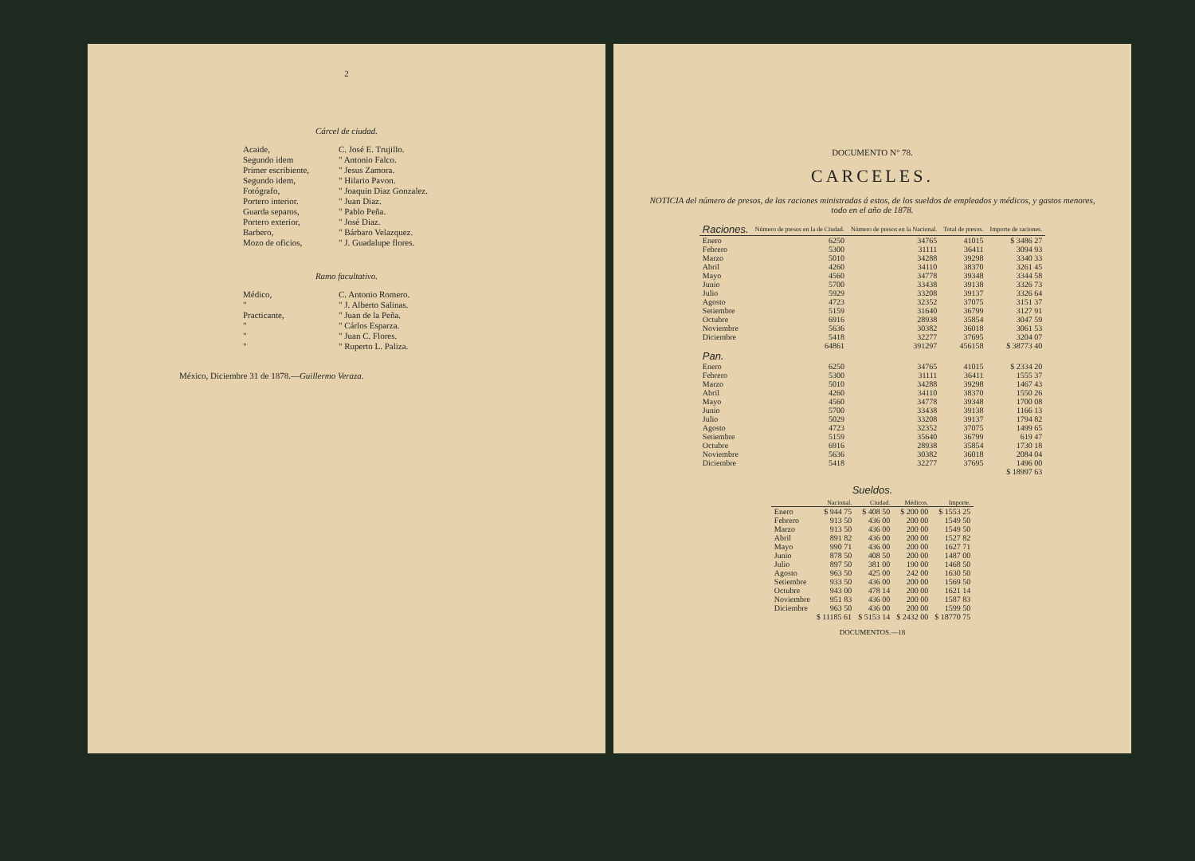2
Cárcel de ciudad.
Acaide,
C. José E. Trujillo.
Segundo idem
" Antonio Falco.
Primer escribiente,
" Jesus Zamora.
Segundo idem,
" Hilario Pavon.
Fotógrafo,
" Joaquin Diaz Gonzalez.
Portero interior.
" Juan Diaz.
Guarda separos,
" Pablo Peña.
Portero exterior,
" José Diaz.
Barbero,
" Bárbaro Velazquez.
Mozo de oficios,
" J. Guadalupe flores.
Ramo facultativo.
Médico,
C. Antonio Romero.
"
" J. Alberto Salinas.
Practicante,
" Juan de la Peña.
"
" Cárlos Esparza.
"
" Juan C. Flores.
"
" Ruperto L. Paliza.
México, Diciembre 31 de 1878.—Guillermo Veraza.
DOCUMENTO N° 78.
CARCELES.
NOTICIA del número de presos, de las raciones ministradas á estos, de los sueldos de empleados y médicos, y gastos menores, todo en el año de 1878.
| Raciones. | Número de presos en la de Ciudad. | Número de presos en la Nacional. | Total de presos. | Importe de raciones. |
| --- | --- | --- | --- | --- |
| Enero | 6250 | 34765 | 41015 | $ 3486 27 |
| Febrero | 5300 | 31111 | 36411 | 3094 93 |
| Marzo | 5010 | 34288 | 39298 | 3340 33 |
| Abril | 4260 | 34110 | 38370 | 3261 45 |
| Mayo | 4560 | 34778 | 39348 | 3344 58 |
| Junio | 5700 | 33438 | 39138 | 3326 73 |
| Julio | 5929 | 33208 | 39137 | 3326 64 |
| Agosto | 4723 | 32352 | 37075 | 3151 37 |
| Setiembre | 5159 | 31640 | 36799 | 3127 91 |
| Octubre | 6916 | 28938 | 35854 | 3047 59 |
| Noviembre | 5636 | 30382 | 36018 | 3061 53 |
| Diciembre | 5418 | 32277 | 37695 | 3204 07 |
| | 64861 | 391297 | 456158 | $ 38773 40 |
| Pan. | | | | |
| Enero | 6250 | 34765 | 41015 | $ 2334 20 |
| Febrero | 5300 | 31111 | 36411 | 1555 37 |
| Marzo | 5010 | 34288 | 39298 | 1467 43 |
| Abril | 4260 | 34110 | 38370 | 1550 26 |
| Mayo | 4560 | 34778 | 39348 | 1700 08 |
| Junio | 5700 | 33438 | 39138 | 1166 13 |
| Julio | 5029 | 33208 | 39137 | 1794 82 |
| Agosto | 4723 | 32352 | 37075 | 1499 65 |
| Setiembre | 5159 | 35640 | 36799 | 619 47 |
| Octubre | 6916 | 28938 | 35854 | 1730 18 |
| Noviembre | 5636 | 30382 | 36018 | 2084 04 |
| Diciembre | 5418 | 32277 | 37695 | 1496 00 |
| | | | | $ 18997 63 |
Sueldos.
| | Nacional. | Ciudad. | Médicos. | Importe. |
| --- | --- | --- | --- | --- |
| Enero | $ 944 75 | $ 408 50 | $ 200 00 | $ 1553 25 |
| Febrero | 913 50 | 436 00 | 200 00 | 1549 50 |
| Marzo | 913 50 | 436 00 | 200 00 | 1549 50 |
| Abril | 891 82 | 436 00 | 200 00 | 1527 82 |
| Mayo | 990 71 | 436 00 | 200 00 | 1627 71 |
| Junio | 878 50 | 408 50 | 200 00 | 1487 00 |
| Julio | 897 50 | 381 00 | 190 00 | 1468 50 |
| Agosto | 963 50 | 425 00 | 242 00 | 1630 50 |
| Setiembre | 933 50 | 436 00 | 200 00 | 1569 50 |
| Octubre | 943 00 | 478 14 | 200 00 | 1621 14 |
| Noviembre | 951 83 | 436 00 | 200 00 | 1587 83 |
| Diciembre | 963 50 | 436 00 | 200 00 | 1599 50 |
| | $ 11185 61 | $ 5153 14 | $ 2432 00 | $ 18770 75 |
DOCUMENTOS.—18